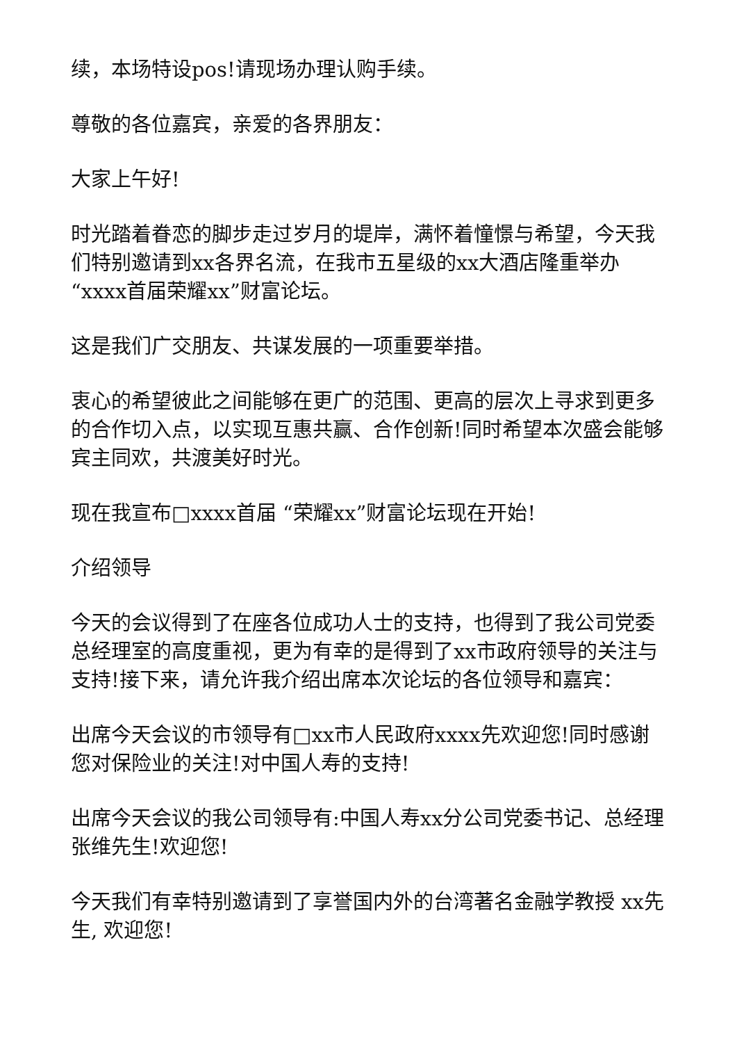续，本场特设pos!请现场办理认购手续。
尊敬的各位嘉宾，亲爱的各界朋友：
大家上午好!
时光踏着眷恋的脚步走过岁月的堤岸，满怀着憧憬与希望，今天我们特别邀请到xx各界名流，在我市五星级的xx大酒店隆重举办“xxxx首届荣耀xx”财富论坛。
这是我们广交朋友、共谋发展的一项重要举措。
衷心的希望彼此之间能够在更广的范围、更高的层次上寻求到更多的合作切入点，以实现互惠共赢、合作创新!同时希望本次盛会能够宾主同欢，共渡美好时光。
现在我宣布□xxxx首届 “荣耀xx”财富论坛现在开始!
介绍领导
今天的会议得到了在座各位成功人士的支持，也得到了我公司党委总经理室的高度重视，更为有幸的是得到了xx市政府领导的关注与支持!接下来，请允许我介绍出席本次论坛的各位领导和嘉宾：
出席今天会议的市领导有□xx市人民政府xxxx先欢迎您!同时感谢您对保险业的关注!对中国人寿的支持!
出席今天会议的我公司领导有:中国人寿xx分公司党委书记、总经理张维先生!欢迎您!
今天我们有幸特别邀请到了享誉国内外的台湾著名金融学教授 xx先生, 欢迎您!